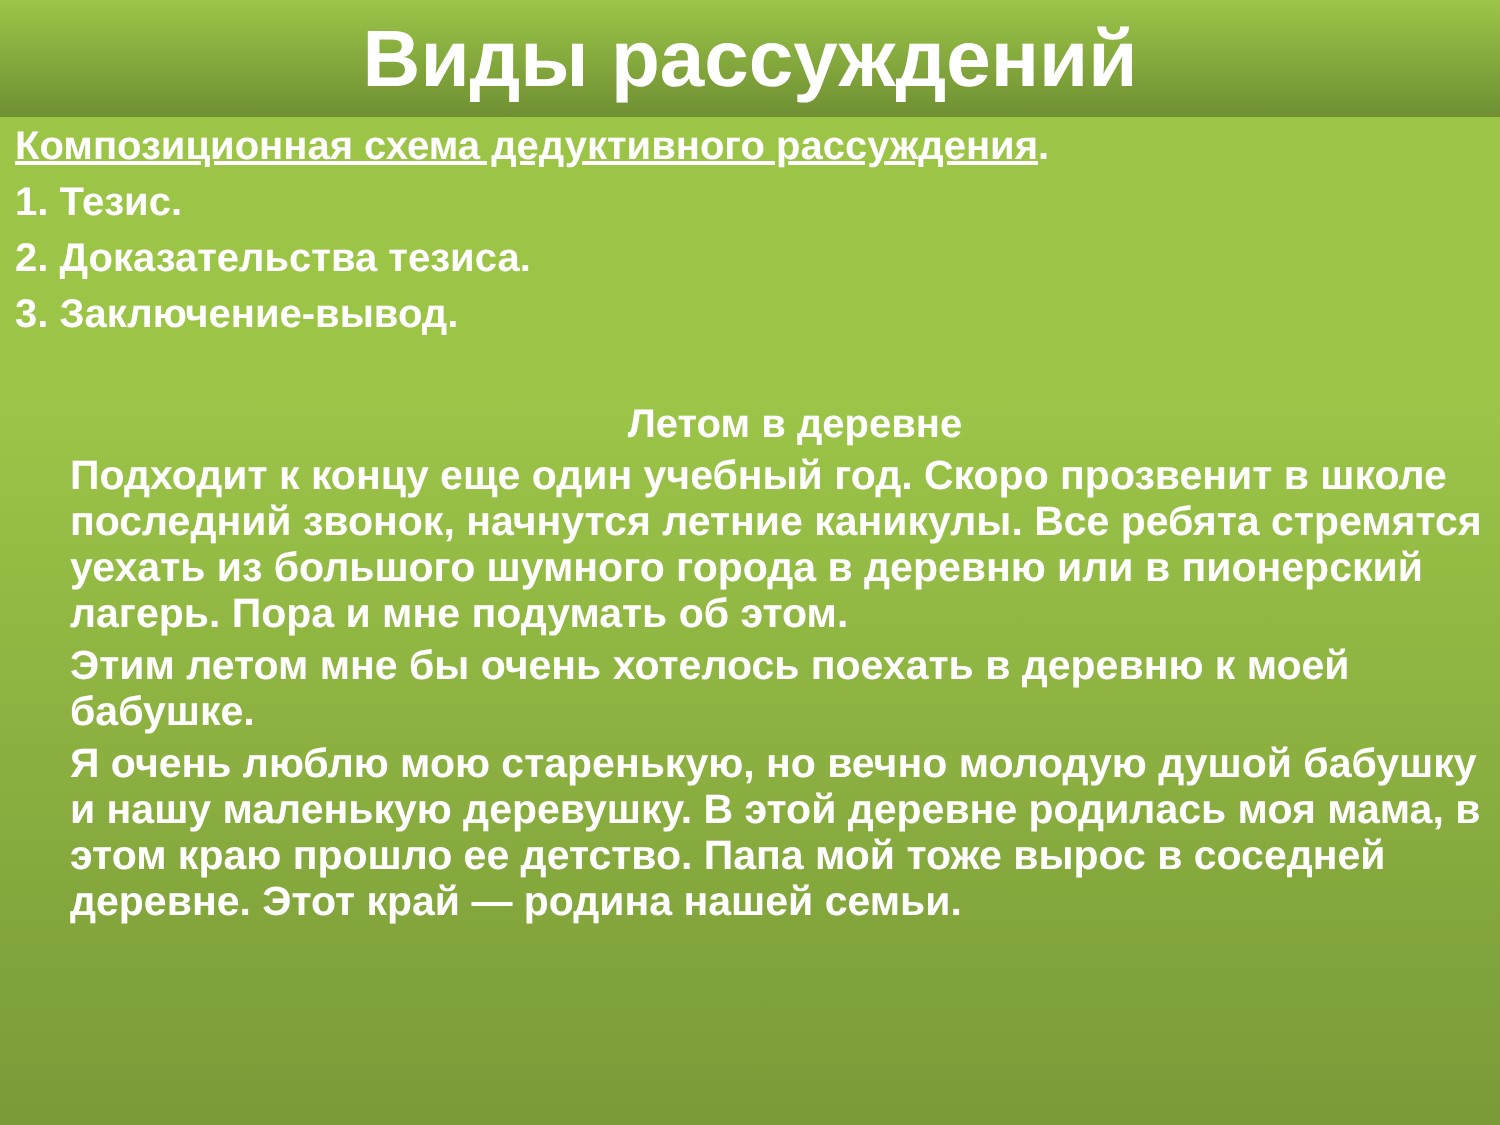Виды рассуждений
Композиционная схема дедуктивного рассуждения.
1. Тезис.
2. Доказательства тезиса.
3. Заключение-вывод.
Летом в деревне
Подходит к концу еще один учебный год. Скоро прозвенит в школе последний звонок, начнутся летние каникулы. Все ребята стремятся уехать из большого шумного города в деревню или в пионерский лагерь. Пора и мне подумать об этом.
Этим летом мне бы очень хотелось поехать в деревню к моей бабушке.
Я очень люблю мою старенькую, но вечно молодую душой бабушку и нашу маленькую деревушку. В этой деревне родилась моя мама, в этом краю прошло ее детство. Папа мой тоже вырос в соседней деревне. Этот край — родина нашей семьи.